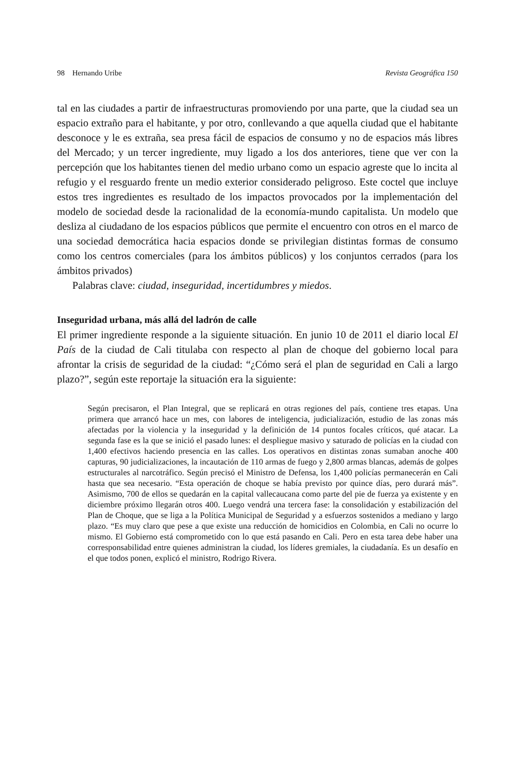98 Hernando Uribe Revista Geográfica 150
tal en las ciudades a partir de infraestructuras promoviendo por una parte, que la ciudad sea un espacio extraño para el habitante, y por otro, conllevando a que aquella ciudad que el habitante desconoce y le es extraña, sea presa fácil de espacios de consumo y no de espacios más libres del Mercado; y un tercer ingrediente, muy ligado a los dos anteriores, tiene que ver con la percepción que los habitantes tienen del medio urbano como un espacio agreste que lo incita al refugio y el resguardo frente un medio exterior considerado peligroso. Este coctel que incluye estos tres ingredientes es resultado de los impactos provocados por la implementación del modelo de sociedad desde la racionalidad de la economía-mundo capitalista. Un modelo que desliza al ciudadano de los espacios públicos que permite el encuentro con otros en el marco de una sociedad democrática hacia espacios donde se privilegian distintas formas de consumo como los centros comerciales (para los ámbitos públicos) y los conjuntos cerrados (para los ámbitos privados)
Palabras clave: ciudad, inseguridad, incertidumbres y miedos.
Inseguridad urbana, más allá del ladrón de calle
El primer ingrediente responde a la siguiente situación. En junio 10 de 2011 el diario local El País de la ciudad de Cali titulaba con respecto al plan de choque del gobierno local para afrontar la crisis de seguridad de la ciudad: “¿Cómo será el plan de seguridad en Cali a largo plazo?”, según este reportaje la situación era la siguiente:
Según precisaron, el Plan Integral, que se replicará en otras regiones del país, contiene tres etapas. Una primera que arrancó hace un mes, con labores de inteligencia, judicialización, estudio de las zonas más afectadas por la violencia y la inseguridad y la definición de 14 puntos focales críticos, qué atacar. La segunda fase es la que se inició el pasado lunes: el despliegue masivo y saturado de policías en la ciudad con 1,400 efectivos haciendo presencia en las calles. Los operativos en distintas zonas sumaban anoche 400 capturas, 90 judicializaciones, la incautación de 110 armas de fuego y 2,800 armas blancas, además de golpes estructurales al narcotráfico. Según precisó el Ministro de Defensa, los 1,400 policías permanecerán en Cali hasta que sea necesario. “Esta operación de choque se había previsto por quince días, pero durará más”. Asimismo, 700 de ellos se quedarán en la capital vallecaucana como parte del pie de fuerza ya existente y en diciembre próximo llegarán otros 400. Luego vendrá una tercera fase: la consolidación y estabilización del Plan de Choque, que se liga a la Política Municipal de Seguridad y a esfuerzos sostenidos a mediano y largo plazo. “Es muy claro que pese a que existe una reducción de homicidios en Colombia, en Cali no ocurre lo mismo. El Gobierno está comprometido con lo que está pasando en Cali. Pero en esta tarea debe haber una corresponsabilidad entre quienes administran la ciudad, los líderes gremiales, la ciudadanía. Es un desafío en el que todos ponen, explicó el ministro, Rodrigo Rivera.